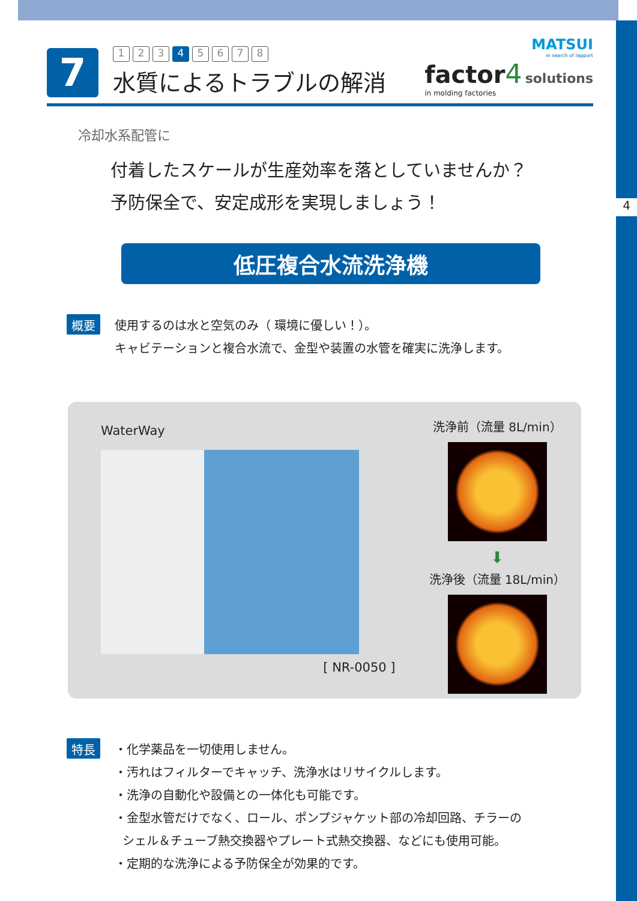4
7
1 2 3 4 5678
水質によるトラブルの解消
MATSUI
in search of rapport
factor 4 solutions
in molding factories
冷却水系配管に
付着したスケールが生産効率を落としていませんか？
予防保全で、安定成形を実現しましょう！
低圧複合水流洗浄機
概要
使用するのは水と空気のみ（ 環境に優しい！）。
キャビテーションと複合水流で、金型や装置の水管を確実に洗浄します。
WaterWay
[ NR-0050 ]
洗浄前（流量 8L/min）
⬇
洗浄後（流量 18L/min）
特長
・化学薬品を一切使用しません。
・汚れはフィルターでキャッチ、洗浄水はリサイクルします。
・洗浄の自動化や設備との一体化も可能です。
・金型水管だけでなく、ロール、ポンプジャケット部の冷却回路、チラーの
シェル＆チューブ熱交換器やプレート式熱交換器、などにも使用可能。
・定期的な洗浄による予防保全が効果的です。